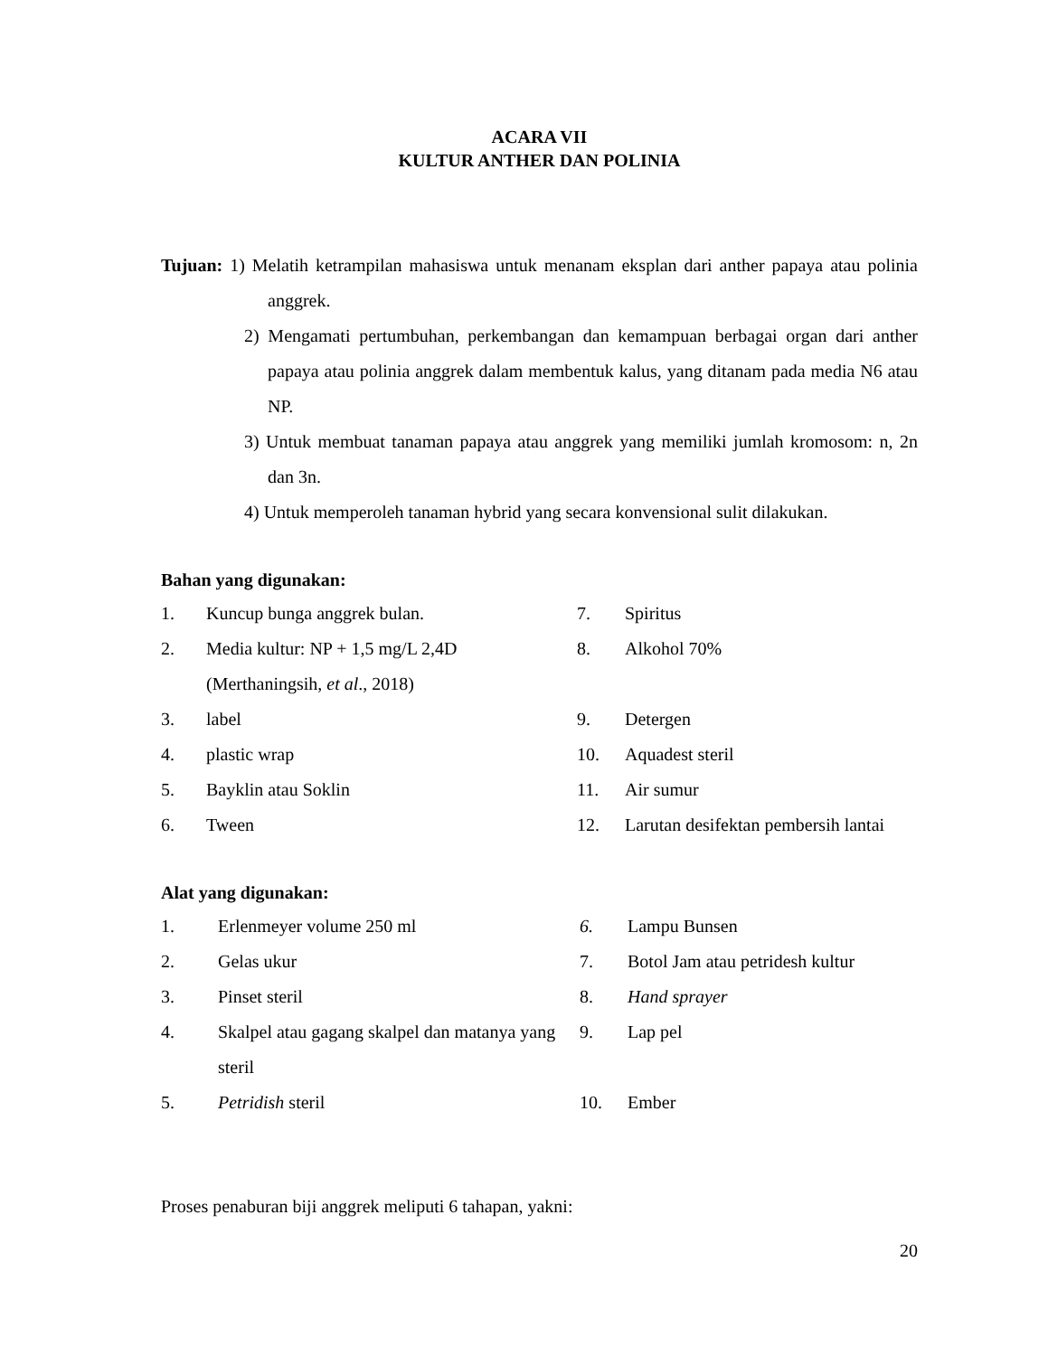ACARA VII
KULTUR ANTHER DAN POLINIA
Tujuan: 1) Melatih ketrampilan mahasiswa untuk menanam eksplan dari anther papaya atau polinia anggrek.
2) Mengamati pertumbuhan, perkembangan dan kemampuan berbagai organ dari anther papaya atau polinia anggrek dalam membentuk kalus, yang ditanam pada media N6 atau NP.
3) Untuk membuat tanaman papaya atau anggrek yang memiliki jumlah kromosom: n, 2n dan 3n.
4) Untuk memperoleh tanaman hybrid yang secara konvensional sulit dilakukan.
Bahan yang digunakan:
| 1. | Kuncup bunga anggrek bulan. | 7. | Spiritus |
| 2. | Media kultur: NP + 1,5 mg/L 2,4D (Merthaningsih, et al ., 2018) | 8. | Alkohol 70% |
| 3. | label | 9. | Detergen |
| 4. | plastic wrap | 10. | Aquadest steril |
| 5. | Bayklin atau Soklin | 11. | Air sumur |
| 6. | Tween | 12. | Larutan desifektan pembersih lantai |
Alat yang digunakan:
| 1. | Erlenmeyer volume 250 ml | 6. | Lampu Bunsen |
| 2. | Gelas ukur | 7. | Botol Jam atau petridesh kultur |
| 3. | Pinset steril | 8. | Hand sprayer |
| 4. | Skalpel atau gagang skalpel dan matanya yang steril | 9. | Lap pel |
| 5. | Petridish steril | 10. | Ember |
Proses penaburan biji anggrek meliputi 6 tahapan, yakni:
20